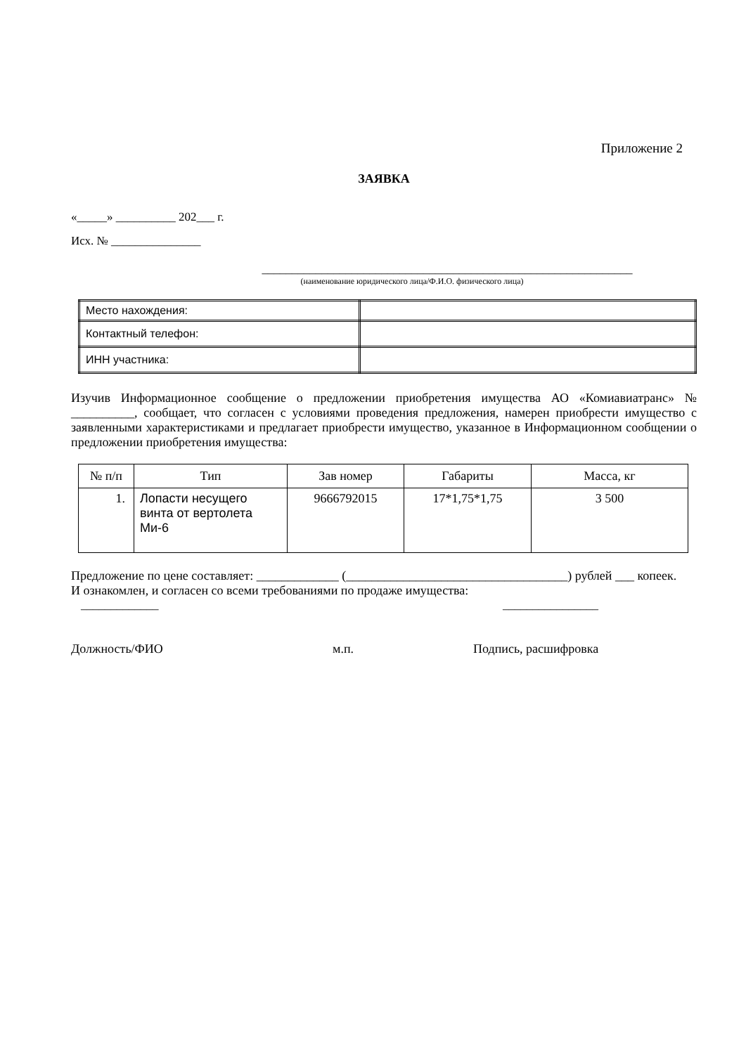Приложение 2
ЗАЯВКА
«_____» __________ 202___ г.
Исх. № _______________
______________________________________________________________
(наименование юридического лица/Ф.И.О. физического лица)
| Место нахождения: | |
| Контактный телефон: | |
| ИНН участника: | |
Изучив Информационное сообщение о предложении приобретения имущества АО «Комиавиатранс» № __________, сообщает, что согласен с условиями проведения предложения, намерен приобрести имущество с заявленными характеристиками и предлагает приобрести имущество, указанное в Информационном сообщении о предложении приобретения имущества:
| № п/п | Тип | Зав номер | Габариты | Масса, кг |
| --- | --- | --- | --- | --- |
| 1. | Лопасти несущего винта от вертолета Ми-6 | 9666792015 | 17*1,75*1,75 | 3 500 |
Предложение по цене составляет: _____________ (___________________________________) рублей ___ копеек.
И ознакомлен, и согласен со всеми требованиями по продаже имущества:
_____________ ________________
Должность/ФИО м.п. Подпись, расшифровка